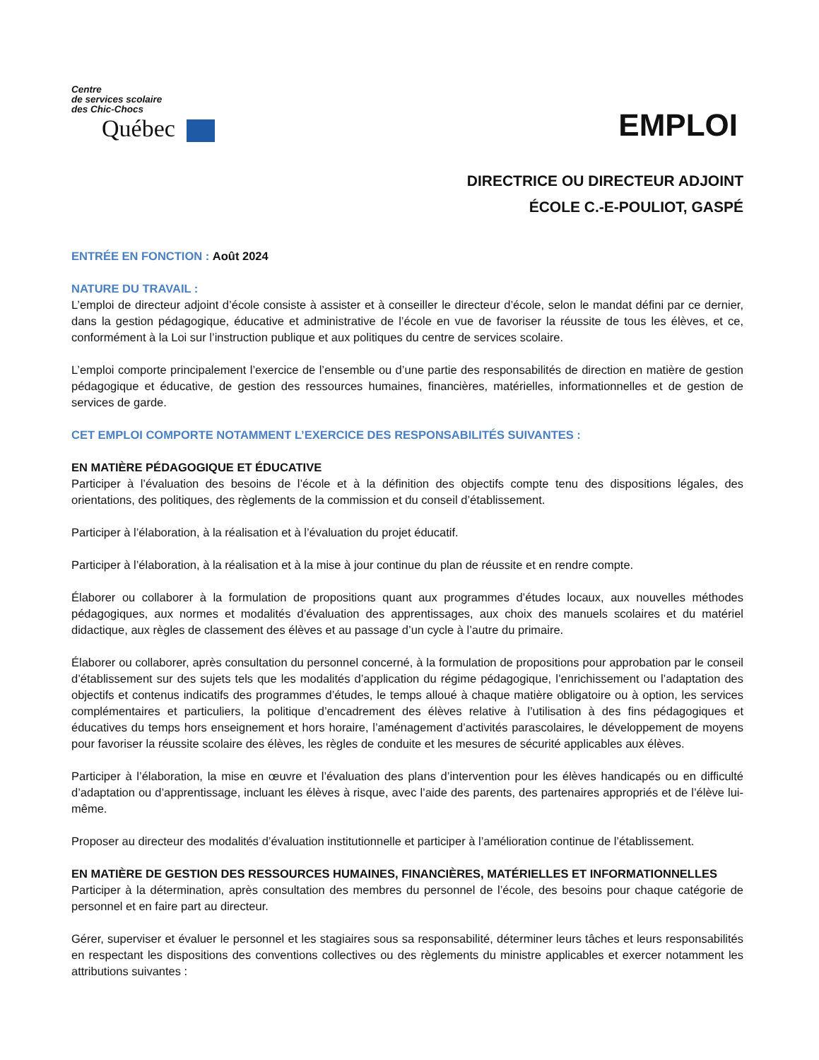Centre
de services scolaire
des Chic-Chocs
Québec
EMPLOI
DIRECTRICE OU DIRECTEUR ADJOINT
ÉCOLE C.-E-POULIOT, GASPÉ
ENTRÉE EN FONCTION : Août 2024
NATURE DU TRAVAIL :
L’emploi de directeur adjoint d’école consiste à assister et à conseiller le directeur d’école, selon le mandat défini par ce dernier, dans la gestion pédagogique, éducative et administrative de l’école en vue de favoriser la réussite de tous les élèves, et ce, conformément à la Loi sur l’instruction publique et aux politiques du centre de services scolaire.
L’emploi comporte principalement l’exercice de l’ensemble ou d’une partie des responsabilités de direction en matière de gestion pédagogique et éducative, de gestion des ressources humaines, financières, matérielles, informationnelles et de gestion de services de garde.
CET EMPLOI COMPORTE NOTAMMENT L’EXERCICE DES RESPONSABILITÉS SUIVANTES :
EN MATIÈRE PÉDAGOGIQUE ET ÉDUCATIVE
Participer à l’évaluation des besoins de l’école et à la définition des objectifs compte tenu des dispositions légales, des orientations, des politiques, des règlements de la commission et du conseil d’établissement.
Participer à l’élaboration, à la réalisation et à l’évaluation du projet éducatif.
Participer à l’élaboration, à la réalisation et à la mise à jour continue du plan de réussite et en rendre compte.
Élaborer ou collaborer à la formulation de propositions quant aux programmes d’études locaux, aux nouvelles méthodes pédagogiques, aux normes et modalités d’évaluation des apprentissages, aux choix des manuels scolaires et du matériel didactique, aux règles de classement des élèves et au passage d’un cycle à l’autre du primaire.
Élaborer ou collaborer, après consultation du personnel concerné, à la formulation de propositions pour approbation par le conseil d’établissement sur des sujets tels que les modalités d’application du régime pédagogique, l’enrichissement ou l’adaptation des objectifs et contenus indicatifs des programmes d’études, le temps alloué à chaque matière obligatoire ou à option, les services complémentaires et particuliers, la politique d’encadrement des élèves relative à l’utilisation à des fins pédagogiques et éducatives du temps hors enseignement et hors horaire, l’aménagement d’activités parascolaires, le développement de moyens pour favoriser la réussite scolaire des élèves, les règles de conduite et les mesures de sécurité applicables aux élèves.
Participer à l’élaboration, la mise en œuvre et l’évaluation des plans d’intervention pour les élèves handicapés ou en difficulté d’adaptation ou d’apprentissage, incluant les élèves à risque, avec l’aide des parents, des partenaires appropriés et de l’élève lui-même.
Proposer au directeur des modalités d’évaluation institutionnelle et participer à l’amélioration continue de l’établissement.
EN MATIÈRE DE GESTION DES RESSOURCES HUMAINES, FINANCIÈRES, MATÉRIELLES ET INFORMATIONNELLES
Participer à la détermination, après consultation des membres du personnel de l’école, des besoins pour chaque catégorie de personnel et en faire part au directeur.
Gérer, superviser et évaluer le personnel et les stagiaires sous sa responsabilité, déterminer leurs tâches et leurs responsabilités en respectant les dispositions des conventions collectives ou des règlements du ministre applicables et exercer notamment les attributions suivantes :